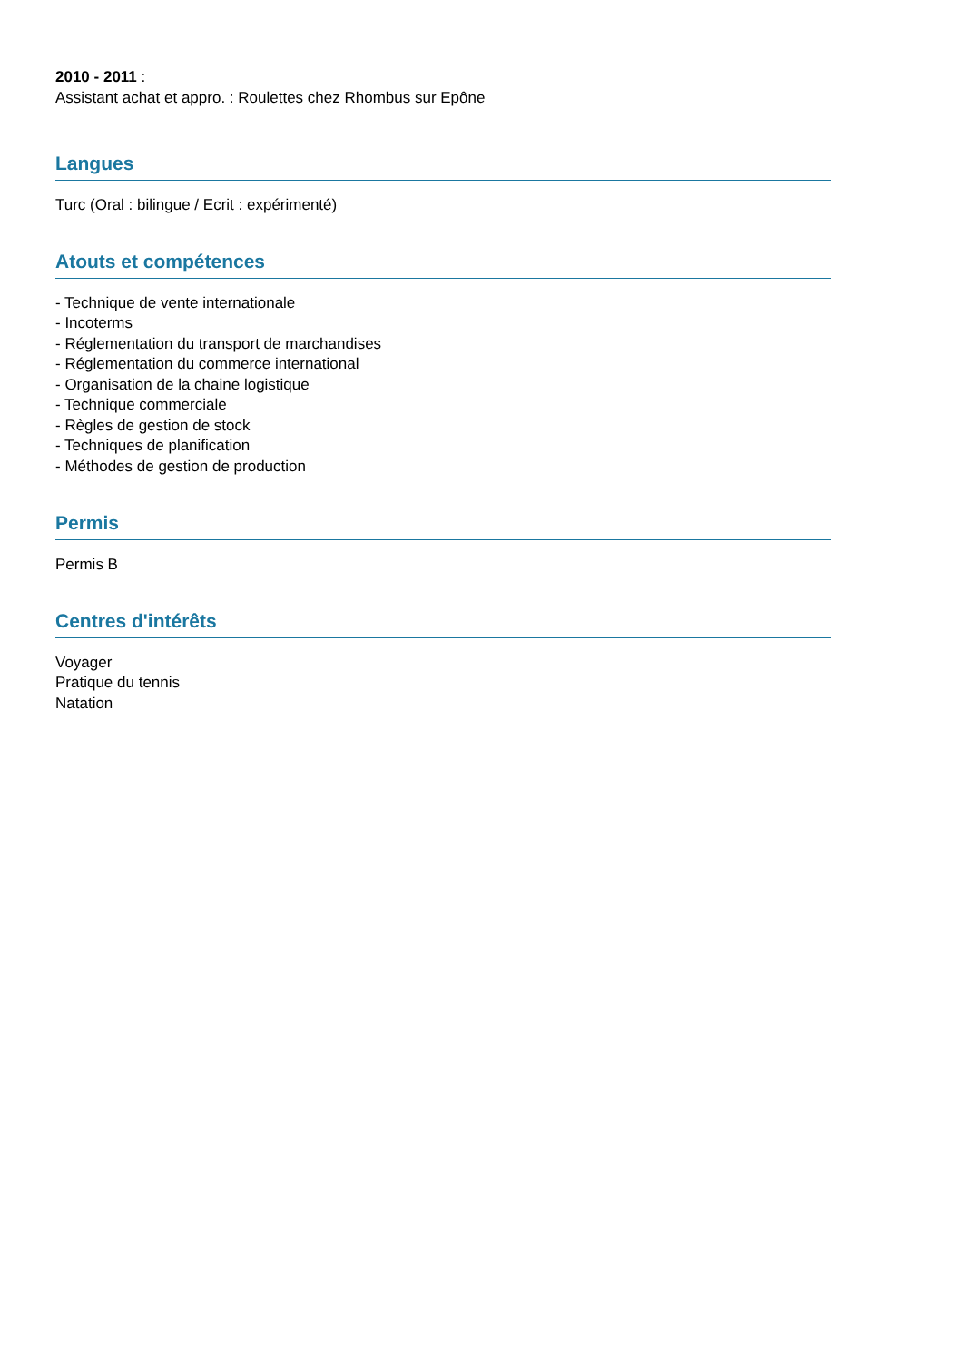2010 - 2011 :
Assistant achat et appro. : Roulettes chez Rhombus sur Epône
Langues
Turc (Oral : bilingue / Ecrit : expérimenté)
Atouts et compétences
- Technique de vente internationale
- Incoterms
- Réglementation du transport de marchandises
- Réglementation du commerce international
- Organisation de la chaine logistique
- Technique commerciale
- Règles de gestion de stock
- Techniques de planification
- Méthodes de gestion de production
Permis
Permis B
Centres d'intérêts
Voyager
Pratique du tennis
Natation